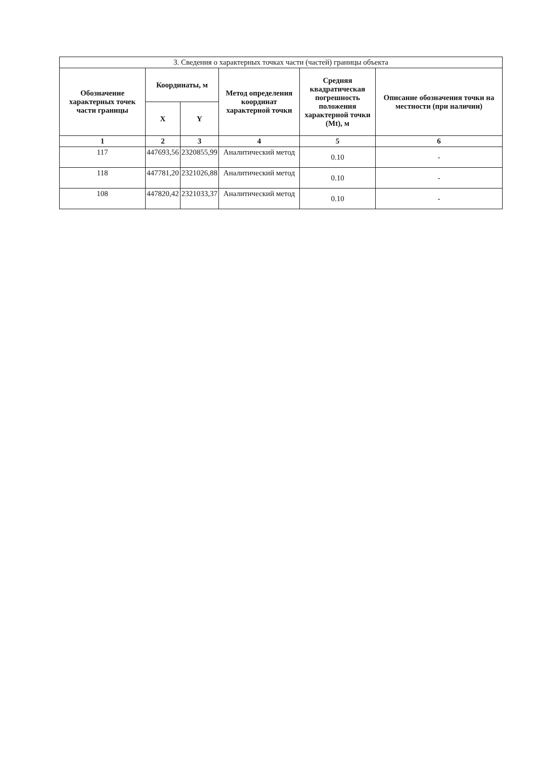| 3. Сведения о характерных точках части (частей) границы объекта | | | | | |
| --- | --- | --- | --- | --- | --- |
| Обозначение характерных точек части границы | Координаты, м | | Метод определения координат характерной точки | Средняя квадратическая погрешность положения характерной точки (Mt), м | Описание обозначения точки на местности (при наличии) |
| | X | Y | | | |
| 1 | 2 | 3 | 4 | 5 | 6 |
| 117 | 447693,56 | 2320855,99 | Аналитический метод | 0.10 | - |
| 118 | 447781,20 | 2321026,88 | Аналитический метод | 0.10 | - |
| 108 | 447820,42 | 2321033,37 | Аналитический метод | 0.10 | - |